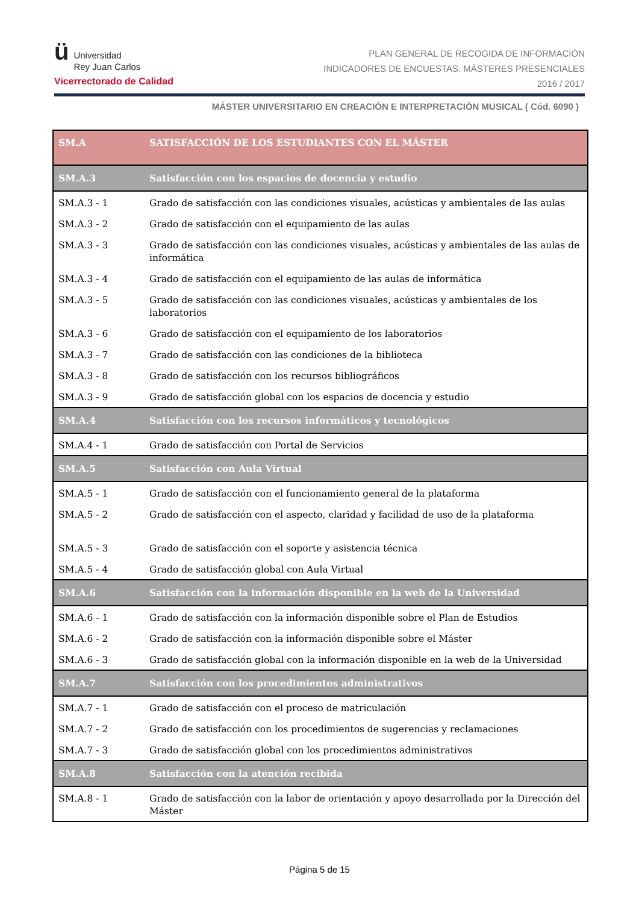ü Universidad
Rey Juan Carlos
Vicerrectorado de Calidad
PLAN GENERAL DE RECOGIDA DE INFORMACIÓN
INDICADORES DE ENCUESTAS. MÁSTERES PRESENCIALES
2016 / 2017
MÁSTER UNIVERSITARIO EN CREACIÓN E INTERPRETACIÓN MUSICAL ( Cód. 6090 )
| SM.A | SATISFACCIÓN DE LOS ESTUDIANTES CON EL MÁSTER |
| SM.A.3 | Satisfacción con los espacios de docencia y estudio |
| SM.A.3 - 1 | Grado de satisfacción con las condiciones visuales, acústicas y ambientales de las aulas |
| SM.A.3 - 2 | Grado de satisfacción con el equipamiento de las aulas |
| SM.A.3 - 3 | Grado de satisfacción con las condiciones visuales, acústicas y ambientales de las aulas de informática |
| SM.A.3 - 4 | Grado de satisfacción con el equipamiento de las aulas de informática |
| SM.A.3 - 5 | Grado de satisfacción con las condiciones visuales, acústicas y ambientales de los laboratorios |
| SM.A.3 - 6 | Grado de satisfacción con el equipamiento de los laboratorios |
| SM.A.3 - 7 | Grado de satisfacción con las condiciones de la biblioteca |
| SM.A.3 - 8 | Grado de satisfacción con los recursos bibliográficos |
| SM.A.3 - 9 | Grado de satisfacción global con los espacios de docencia y estudio |
| SM.A.4 | Satisfacción con los recursos informáticos y tecnológicos |
| SM.A.4 - 1 | Grado de satisfacción con Portal de Servicios |
| SM.A.5 | Satisfacción con Aula Virtual |
| SM.A.5 - 1 | Grado de satisfacción con el funcionamiento general de la plataforma |
| SM.A.5 - 2 | Grado de satisfacción con el aspecto, claridad y facilidad de uso de la plataforma |
| SM.A.5 - 3 | Grado de satisfacción con el soporte y asistencia técnica |
| SM.A.5 - 4 | Grado de satisfacción global con Aula Virtual |
| SM.A.6 | Satisfacción con la información disponible en la web de la Universidad |
| SM.A.6 - 1 | Grado de satisfacción con la información disponible sobre el Plan de Estudios |
| SM.A.6 - 2 | Grado de satisfacción con la información disponible sobre el Máster |
| SM.A.6 - 3 | Grado de satisfacción global con la información disponible en la web de la Universidad |
| SM.A.7 | Satisfacción con los procedimientos administrativos |
| SM.A.7 - 1 | Grado de satisfacción con el proceso de matriculación |
| SM.A.7 - 2 | Grado de satisfacción con los procedimientos de sugerencias y reclamaciones |
| SM.A.7 - 3 | Grado de satisfacción global con los procedimientos administrativos |
| SM.A.8 | Satisfacción con la atención recibida |
| SM.A.8 - 1 | Grado de satisfacción con la labor de orientación y apoyo desarrollada por la Dirección del Máster |
Página 5 de 15